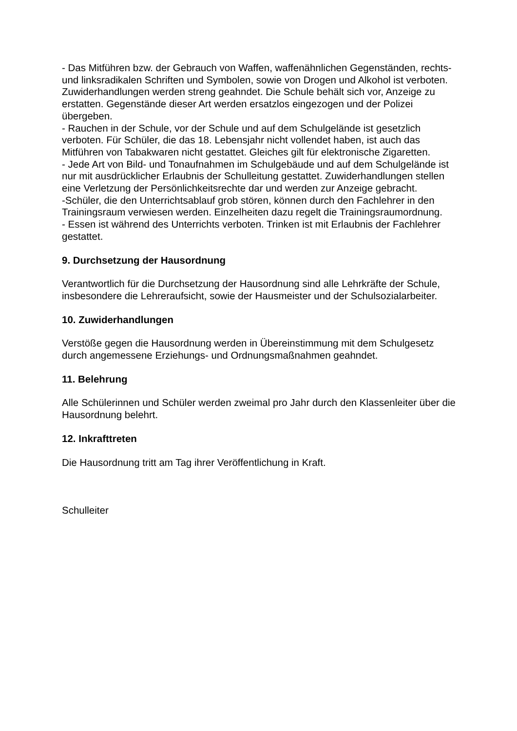- Das Mitführen bzw. der Gebrauch von Waffen, waffenähnlichen Gegenständen, rechts- und linksradikalen Schriften und Symbolen, sowie von Drogen und Alkohol ist verboten. Zuwiderhandlungen werden streng geahndet. Die Schule behält sich vor, Anzeige zu erstatten. Gegenstände dieser Art werden ersatzlos eingezogen und der Polizei übergeben.
- Rauchen in der Schule, vor der Schule und auf dem Schulgelände ist gesetzlich verboten. Für Schüler, die das 18. Lebensjahr nicht vollendet haben, ist auch das Mitführen von Tabakwaren nicht gestattet. Gleiches gilt für elektronische Zigaretten.
- Jede Art von Bild- und Tonaufnahmen im Schulgebäude und auf dem Schulgelände ist nur mit ausdrücklicher Erlaubnis der Schulleitung gestattet. Zuwiderhandlungen stellen eine Verletzung der Persönlichkeitsrechte dar und werden zur Anzeige gebracht.
-Schüler, die den Unterrichtsablauf grob stören, können durch den Fachlehrer in den Trainingsraum verwiesen werden. Einzelheiten dazu regelt die Trainingsraumordnung.
- Essen ist während des Unterrichts verboten. Trinken ist mit Erlaubnis der Fachlehrer gestattet.
9. Durchsetzung der Hausordnung
Verantwortlich für die Durchsetzung der Hausordnung sind alle Lehrkräfte der Schule, insbesondere die Lehreraufsicht, sowie der Hausmeister und der Schulsozialarbeiter.
10. Zuwiderhandlungen
Verstöße gegen die Hausordnung werden in Übereinstimmung mit dem Schulgesetz durch angemessene Erziehungs- und Ordnungsmaßnahmen geahndet.
11. Belehrung
Alle Schülerinnen und Schüler werden zweimal pro Jahr durch den Klassenleiter über die Hausordnung belehrt.
12. Inkrafttreten
Die Hausordnung tritt am Tag ihrer Veröffentlichung in Kraft.
Schulleiter